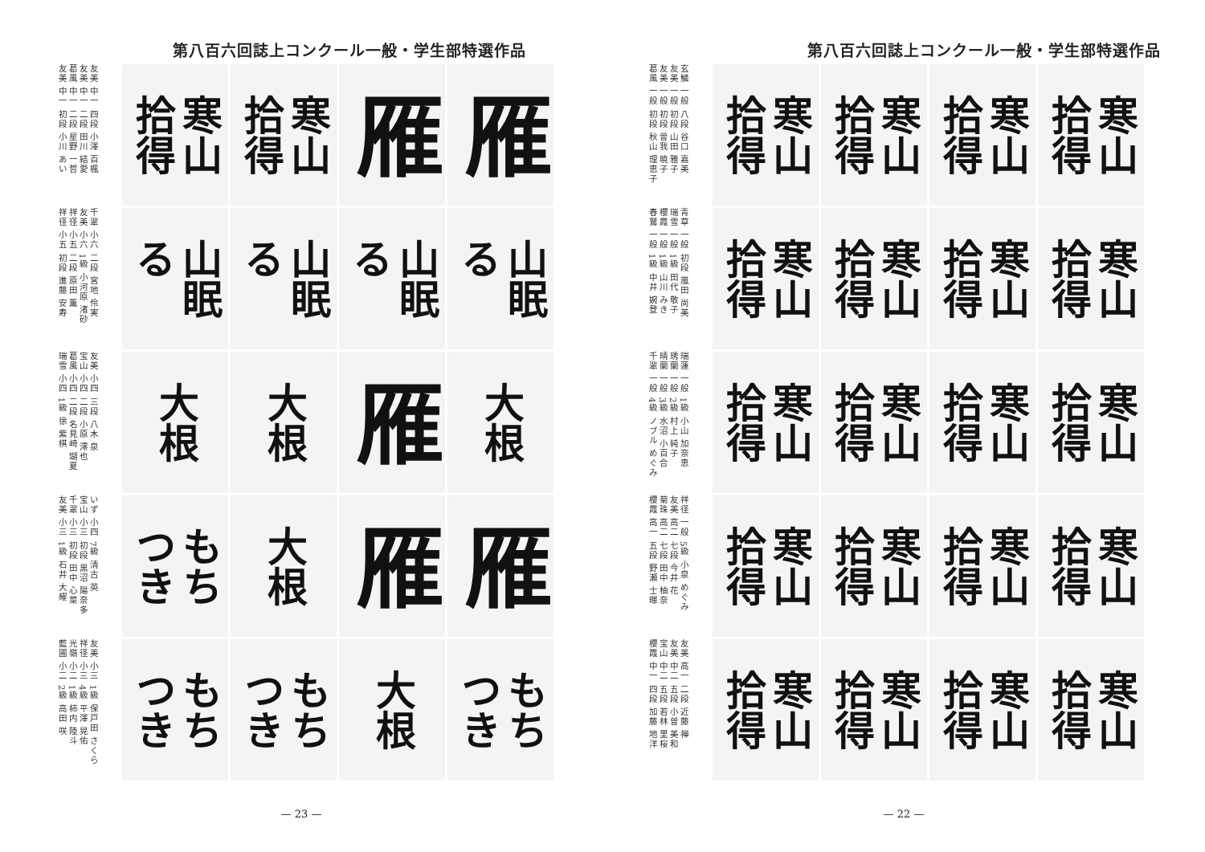第八百六回誌上コンクール一般・学生部特選作品
友美 中一 四段 小澤 百楓
友美 中一 二段 田川 結愛
葛風 中一 二段 星野 一哲
友美 中一 初段 小川 あい
千翠 小六 二段 宮地 伶実
友美 小六 1級 小河原 渚砂
祥径 小五 二段 原田 薫
祥径 小五 初段 進藤 安寿
友美 小四 三段 八木 泉
宝山 小四 二段 小原 澪也
葛風 小四 二段 名見崎 瑚夏
瑞雪 小四 1級 徐 紫棋
いず 小四 7級 清古 英
宝山 小三 初段 黒沼 陽奈多
千翠 小三 初段 田中 心菜
友美 小三 1級 石井 大耀
友美 小三 1級 保戸田 さくら
祥径 小三 4級 平澤 晃佑
光嶺 小二 1級 柿内 陸斗
藍圃 小二 2級 高田 咲
寒山
拾得
寒山
拾得
雁
雁
山眠
る
山眠
る
山眠
る
山眠
る
大根
大根
雁
大根
もち
つき
大根
雁
雁
もち
つき
もち
つき
大根
もち
つき
— 23 —
第八百六回誌上コンクール一般・学生部特選作品
玄鱗 一般 八段 谷口 嘉美
友美 一般 初段 山田 雅子
友美 一般 初段 曽我 暁子
葛風 一般 初段 秋山 理恵子
青草 一般 初段 嵐田 尚美
瑞雪 一般 1級 田代 敬子
櫻霞 一般 1級 山川 みき
春鷲 一般 1級 中井 婉登
瑞蓮 一般 1級 小山 加奈恵
琇蘭 一般 2級 村上 純子
晴蘭 一般 3級 水沼 小百合
千翠 一般 4級 ノブル めぐみ
祥径 一般 5級 小泉 めぐみ
友美 高二 七段 今井 花
菊珠 高二 七段 田中 柚奈
櫻霞 高一 五段 野瀬 士暉
友美 高一 二段 近藤 禅
友美 中二 五段 小曽 美和
宝山 中二 五段 若林 里桜
櫻霞 中一 四段 加藤 地洋
寒山
拾得
寒山
拾得
寒山
拾得
寒山
拾得
寒山
拾得
寒山
拾得
寒山
拾得
寒山
拾得
寒山
拾得
寒山
拾得
寒山
拾得
寒山
拾得
寒山
拾得
寒山
拾得
寒山
拾得
寒山
拾得
寒山
拾得
寒山
拾得
寒山
拾得
寒山
拾得
— 22 —